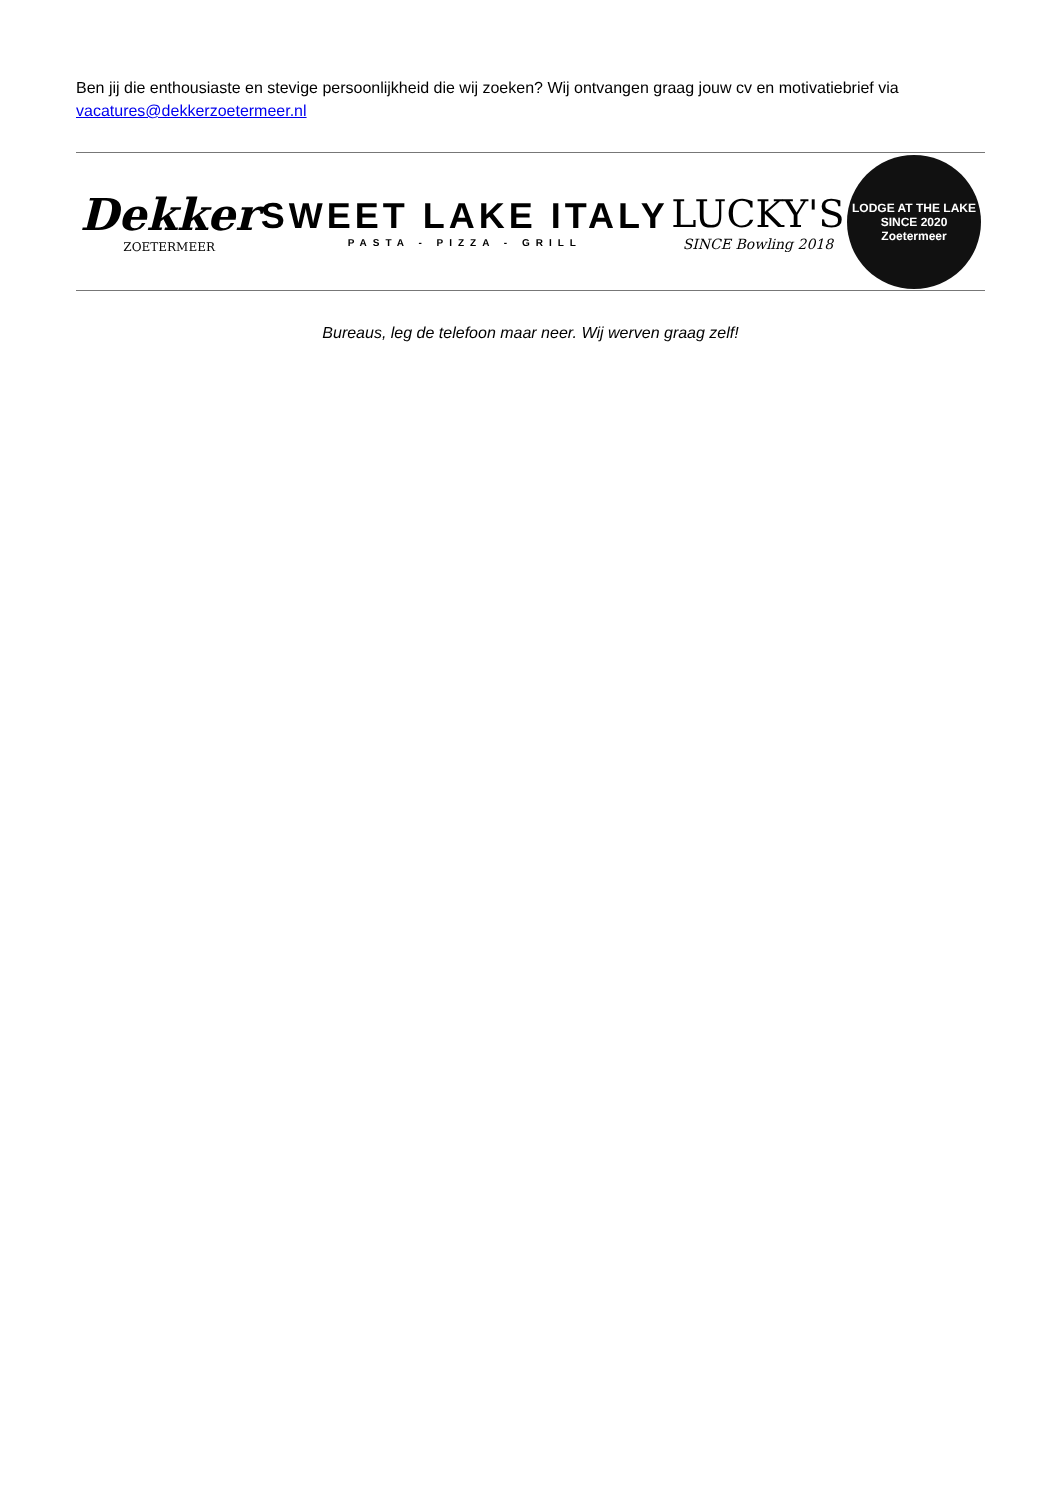Ben jij die enthousiaste en stevige persoonlijkheid die wij zoeken? Wij ontvangen graag jouw cv en motivatiebrief via vacatures@dekkerzoetermeer.nl
Dekker
ZOETERMEER
SWEET LAKE ITALY
PASTA - PIZZA - GRILL
LUCKY'S
SINCE Bowling 2018
LODGE AT THE LAKE
SINCE 2020
Zoetermeer
Bureaus, leg de telefoon maar neer. Wij werven graag zelf!